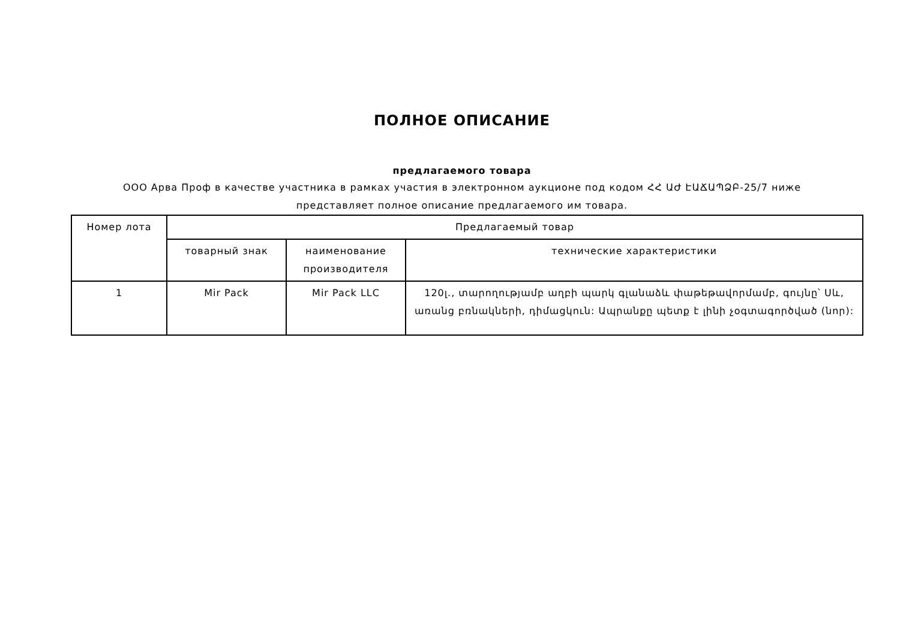ПОЛНОЕ ОПИСАНИЕ
предлагаемого товара
ООО Арва Проф в качестве участника в рамках участия в электронном аукционе под кодом ՀՀ ԱԺ ԷԱՃԱՊՁԲ-25/7 ниже представляет полное описание предлагаемого им товара.
| Номер лота | Предлагаемый товар | | |
| --- | --- | --- | --- |
| | товарный знак | наименование производителя | технические характеристики |
| 1 | Mir Pack | Mir Pack LLC | 120լ., տարողությամբ աղբի պարկ գլանաձև փաթեթավորմամբ, գույնը՝ Սև, առանց բռնակների, դիմացկուն: Ապրանքը պետք է լինի չօգտագործված (նոր): |